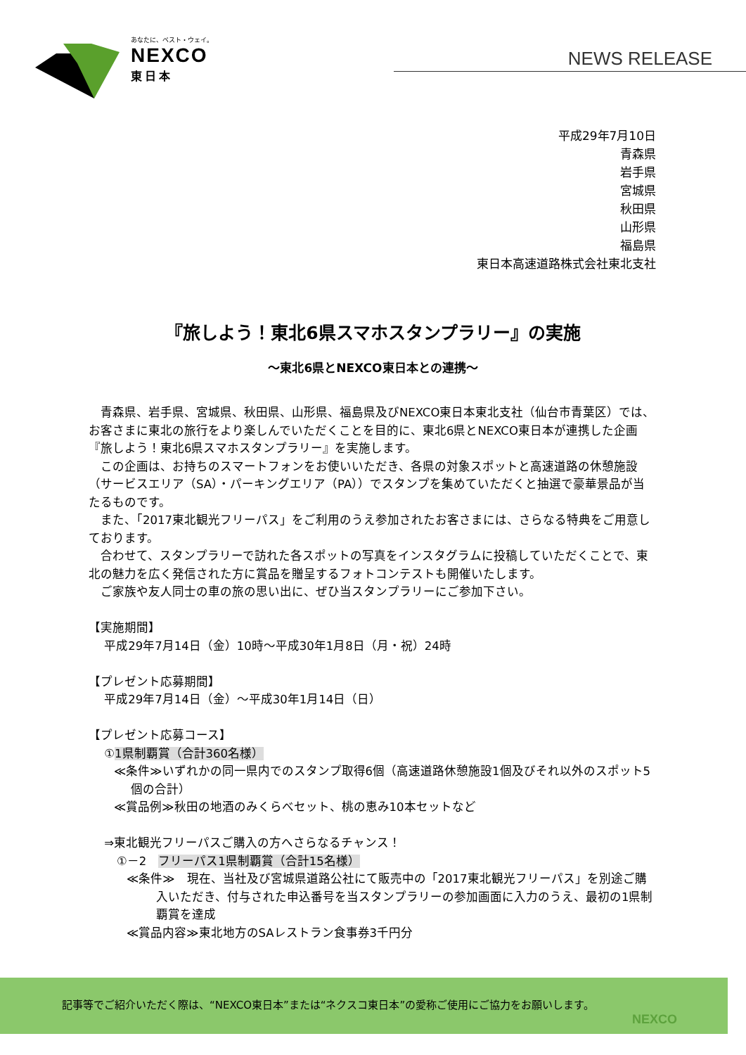あなたに、ベスト・ウェイ。
NEXCO
東日本
NEWS RELEASE
平成29年7月10日
青森県
岩手県
宮城県
秋田県
山形県
福島県
東日本高速道路株式会社東北支社
『旅しよう！東北6県スマホスタンプラリー』の実施
～東北6県とNEXCO東日本との連携～
　青森県、岩手県、宮城県、秋田県、山形県、福島県及びNEXCO東日本東北支社（仙台市青葉区）では、お客さまに東北の旅行をより楽しんでいただくことを目的に、東北6県とNEXCO東日本が連携した企画『旅しよう！東北6県スマホスタンプラリー』を実施します。
　この企画は、お持ちのスマートフォンをお使いいただき、各県の対象スポットと高速道路の休憩施設（サービスエリア（SA）・パーキングエリア（PA））でスタンプを集めていただくと抽選で豪華景品が当たるものです。
　また、「2017東北観光フリーパス」をご利用のうえ参加されたお客さまには、さらなる特典をご用意しております。
　合わせて、スタンプラリーで訪れた各スポットの写真をインスタグラムに投稿していただくことで、東北の魅力を広く発信された方に賞品を贈呈するフォトコンテストも開催いたします。
　ご家族や友人同士の車の旅の思い出に、ぜひ当スタンプラリーにご参加下さい。
【実施期間】
　 平成29年7月14日（金）10時～平成30年1月8日（月・祝）24時
【プレゼント応募期間】
　 平成29年7月14日（金）～平成30年1月14日（日）
【プレゼント応募コース】
　 ①1県制覇賞（合計360名様）
≪条件≫いずれかの同一県内でのスタンプ取得6個（高速道路休憩施設1個及びそれ以外のスポット5個の合計）
≪賞品例≫秋田の地酒のみくらべセット、桃の恵み10本セットなど
　 ⇒東北観光フリーパスご購入の方へさらなるチャンス！
①－2　フリーパス1県制覇賞（合計15名様）
≪条件≫　現在、当社及び宮城県道路公社にて販売中の「2017東北観光フリーパス」を別途ご購入いただき、付与された申込番号を当スタンプラリーの参加画面に入力のうえ、最初の1県制覇賞を達成
≪賞品内容≫東北地方のSAレストラン食事券3千円分
記事等でご紹介いただく際は、“NEXCO東日本”または“ネクスコ東日本”の愛称ご使用にご協力をお願いします。
NEXCO